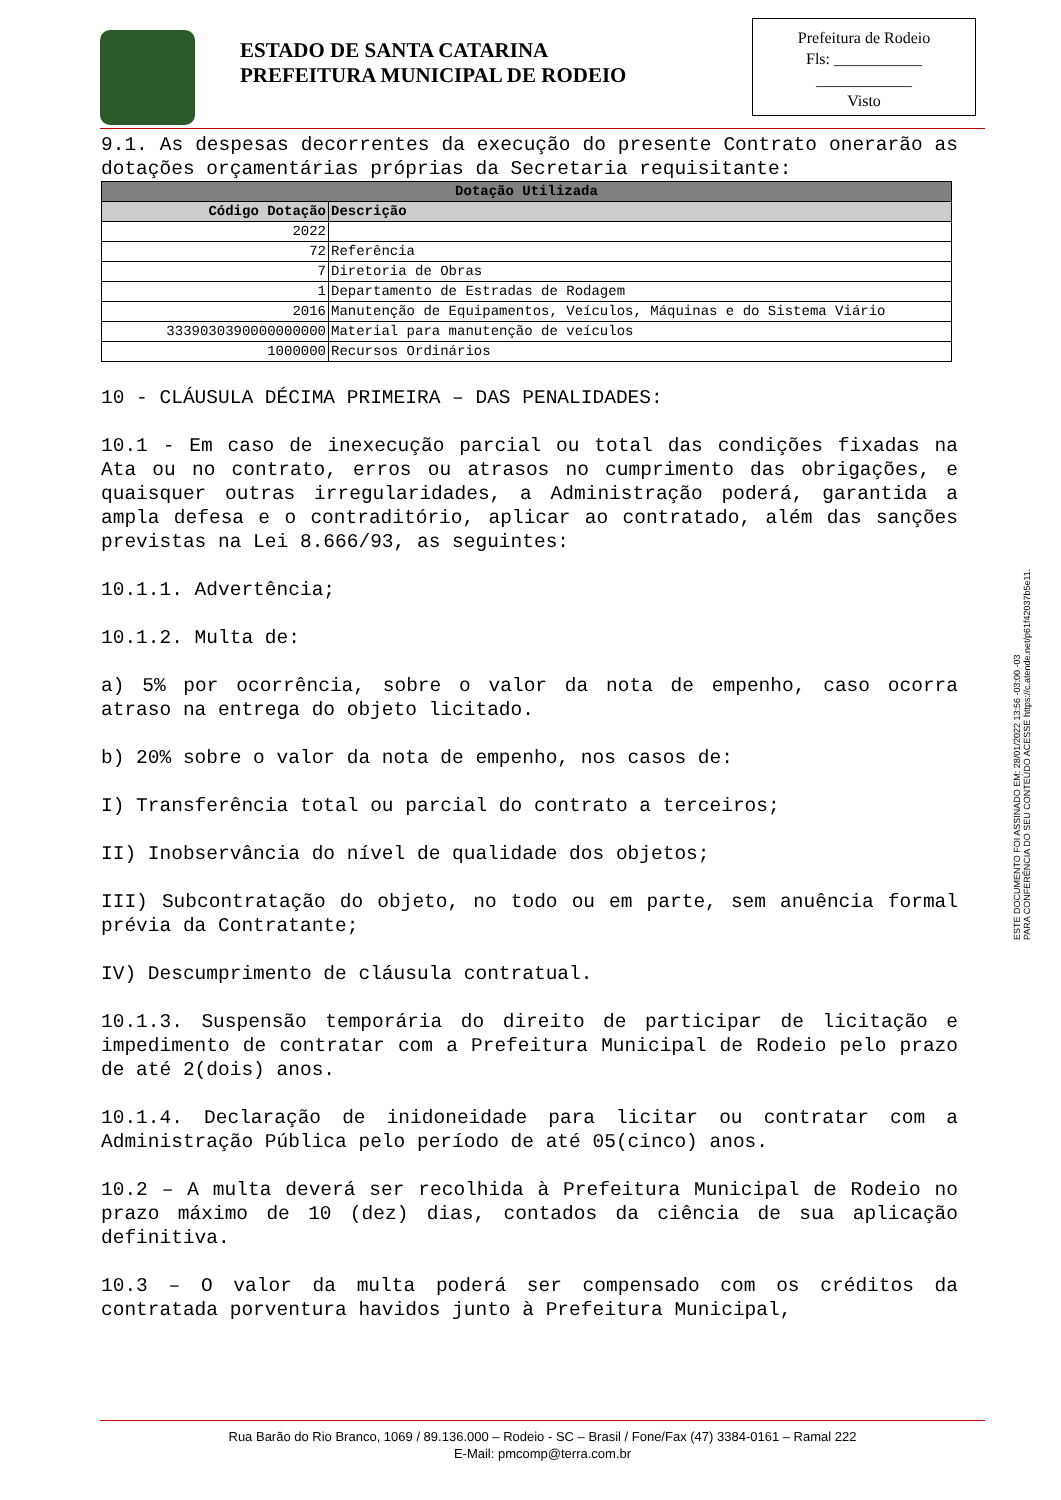ESTADO DE SANTA CATARINA
PREFEITURA MUNICIPAL DE RODEIO
Prefeitura de Rodeio
Fls: ___________
____________
Visto
9.1. As despesas decorrentes da execução do presente Contrato onerarão as dotações orçamentárias próprias da Secretaria requisitante:
| Dotação Utilizada | |
| --- | --- |
| Código Dotação | Descrição |
| 2022 | |
| 72 | Referência |
| 7 | Diretoria de Obras |
| 1 | Departamento de Estradas de Rodagem |
| 2016 | Manutenção de Equipamentos, Veículos, Máquinas e do Sistema Viário |
| 3339030390000000000 | Material para manutenção de veículos |
| 1000000 | Recursos Ordinários |
10 - CLÁUSULA DÉCIMA PRIMEIRA – DAS PENALIDADES:
10.1 - Em caso de inexecução parcial ou total das condições fixadas na Ata ou no contrato, erros ou atrasos no cumprimento das obrigações, e quaisquer outras irregularidades, a Administração poderá, garantida a ampla defesa e o contraditório, aplicar ao contratado, além das sanções previstas na Lei 8.666/93, as seguintes:
10.1.1. Advertência;
10.1.2. Multa de:
a) 5% por ocorrência, sobre o valor da nota de empenho, caso ocorra atraso na entrega do objeto licitado.
b) 20% sobre o valor da nota de empenho, nos casos de:
I) Transferência total ou parcial do contrato a terceiros;
II) Inobservância do nível de qualidade dos objetos;
III) Subcontratação do objeto, no todo ou em parte, sem anuência formal prévia da Contratante;
IV) Descumprimento de cláusula contratual.
10.1.3. Suspensão temporária do direito de participar de licitação e impedimento de contratar com a Prefeitura Municipal de Rodeio pelo prazo de até 2(dois) anos.
10.1.4. Declaração de inidoneidade para licitar ou contratar com a Administração Pública pelo período de até 05(cinco) anos.
10.2 – A multa deverá ser recolhida à Prefeitura Municipal de Rodeio no prazo máximo de 10 (dez) dias, contados da ciência de sua aplicação definitiva.
10.3 – O valor da multa poderá ser compensado com os créditos da contratada porventura havidos junto à Prefeitura Municipal,
ESTE DOCUMENTO FOI ASSINADO EM: 28/01/2022 13:56 -03:00 -03
PARA CONFERÊNCIA DO SEU CONTEÚDO ACESSE https://c.atende.net/p61f42037b5e11.
Rua Barão do Rio Branco, 1069 / 89.136.000 – Rodeio - SC – Brasil / Fone/Fax (47) 3384-0161 – Ramal 222
E-Mail: pmcomp@terra.com.br